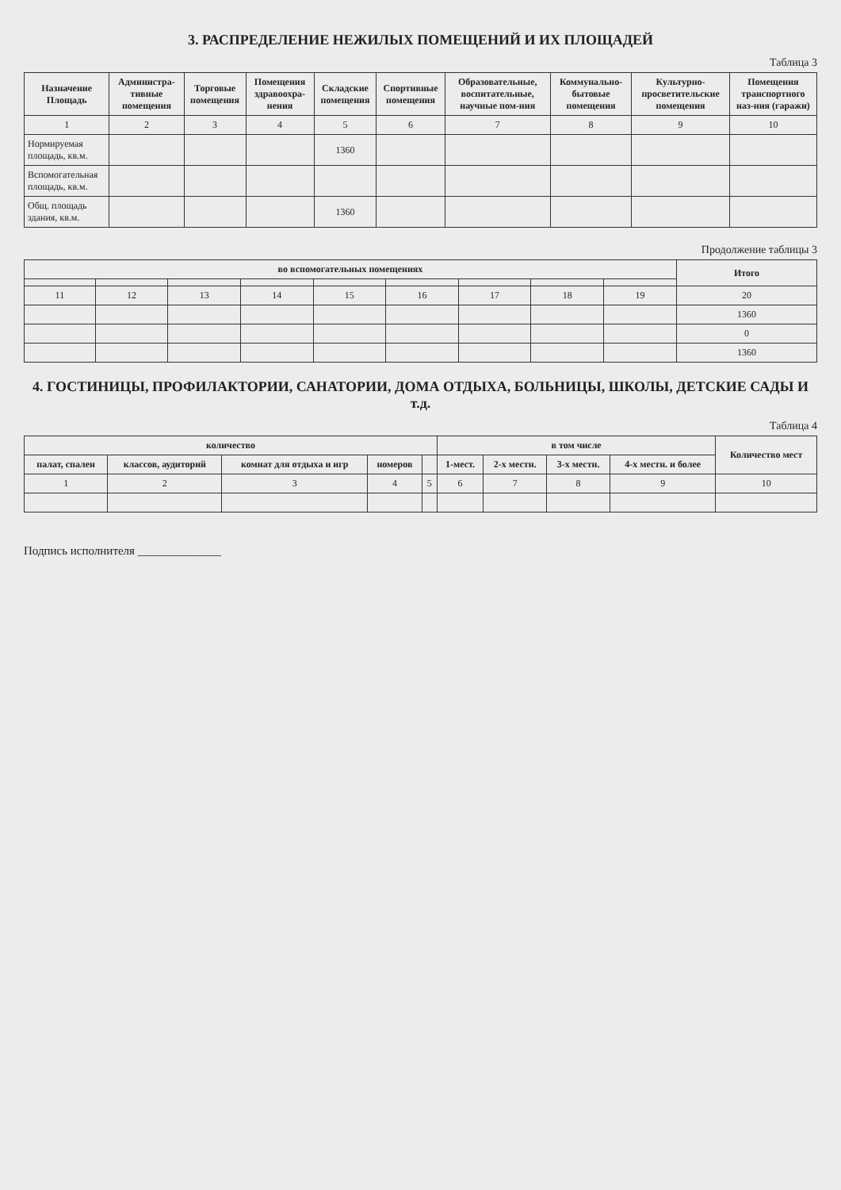3. РАСПРЕДЕЛЕНИЕ НЕЖИЛЫХ ПОМЕЩЕНИЙ И ИХ ПЛОЩАДЕЙ
Таблица 3
| Назначение Площадь | Администра-тивные помещения | Торговые помещения | Помещения здравоохра-нения | Складские помещения | Спортивные помещения | Образовательные, воспитательные, научные пом-ния | Коммунально-бытовые помещения | Культурно-просветительские помещения | Помещения транспортного наз-ния (гаражи) |
| --- | --- | --- | --- | --- | --- | --- | --- | --- | --- |
| 1 | 2 | 3 | 4 | 5 | 6 | 7 | 8 | 9 | 10 |
| Нормируемая площадь, кв.м. | | | | 1360 | | | | | |
| Вспомогательная площадь, кв.м. | | | | | | | | | |
| Общ. площадь здания, кв.м. | | | | 1360 | | | | | |
Продолжение таблицы 3
| во вспомогательных помещениях | | | | | | | | | Итого |
| --- | --- | --- | --- | --- | --- | --- | --- | --- | --- |
| 11 | 12 | 13 | 14 | 15 | 16 | 17 | 18 | 19 | 20 |
| | | | | | | | | | 1360 |
| | | | | | | | | | 0 |
| | | | | | | | | | 1360 |
4. ГОСТИНИЦЫ, ПРОФИЛАКТОРИИ, САНАТОРИИ, ДОМА ОТДЫХА, БОЛЬНИЦЫ, ШКОЛЫ, ДЕТСКИЕ САДЫ И т.д.
Таблица 4
| количество | | | | | в том числе | | | | Количество мест |
| --- | --- | --- | --- | --- | --- | --- | --- | --- | --- |
| палат, спален | классов, аудиторий | комнат для отдыха и игр | номеров | | 1-мест. | 2-х местн. | 3-х местн. | 4-х местн. и более | |
| 1 | 2 | 3 | 4 | 5 | 6 | 7 | 8 | 9 | 10 |
Подпись исполнителя ______________